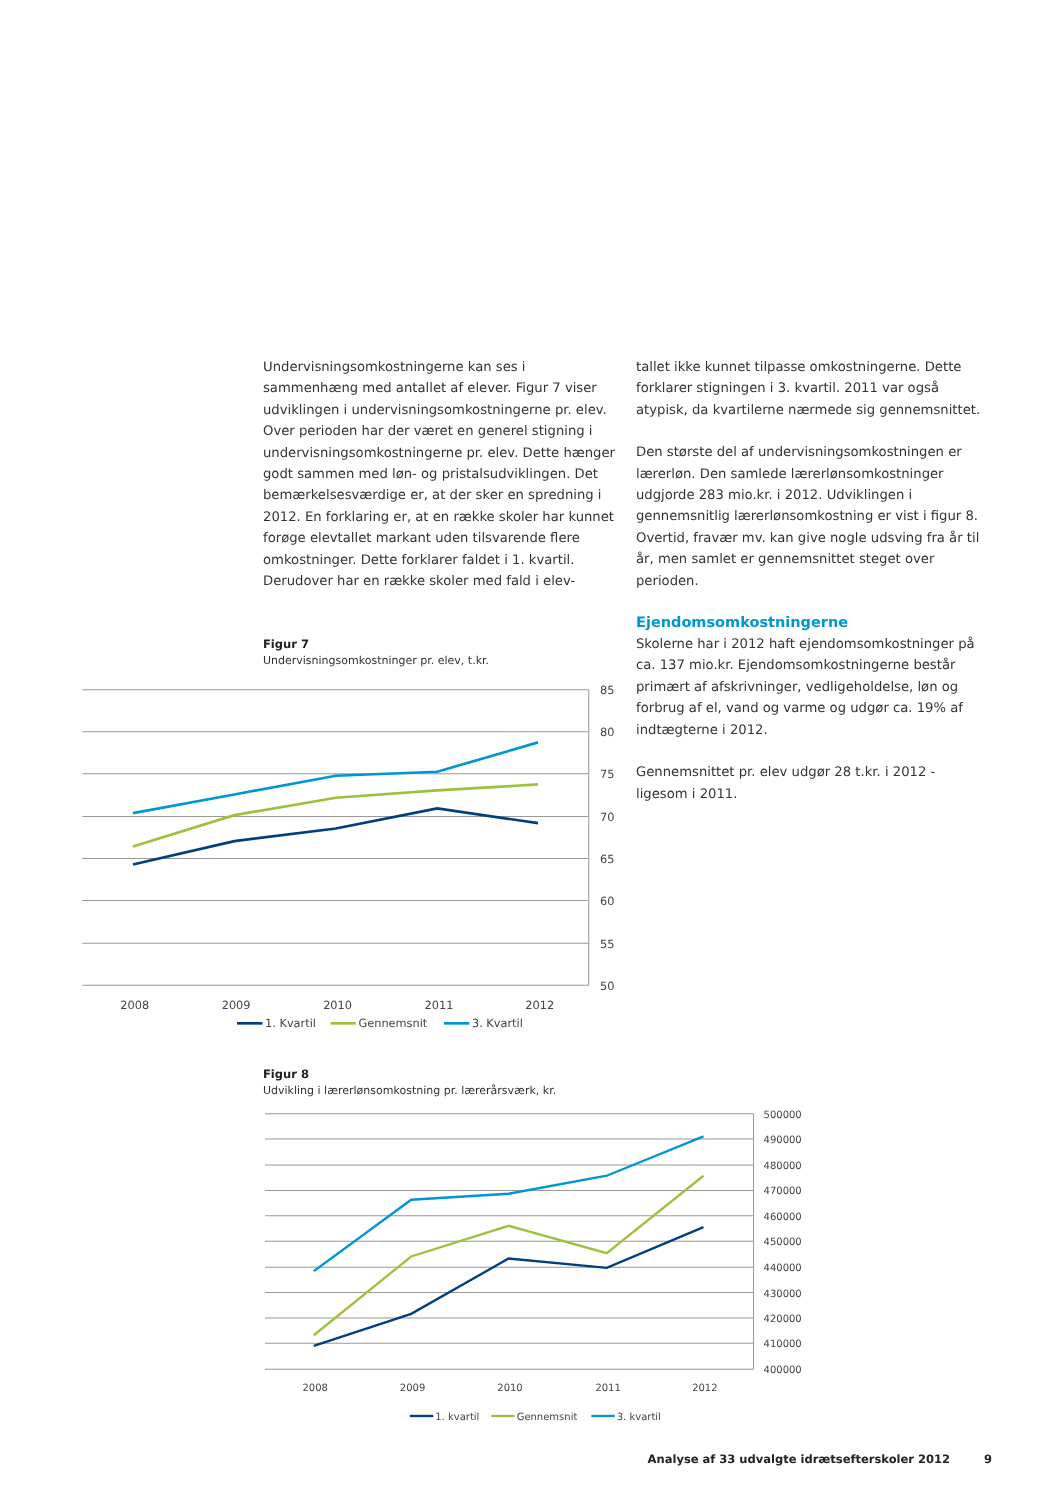Undervisningsomkostningerne kan ses i sammenhæng med antallet af elever. Figur 7 viser udviklingen i undervisningsomkostningerne pr. elev. Over perioden har der været en generel stigning i undervisningsomkostningerne pr. elev. Dette hænger godt sammen med løn- og pristalsudviklingen. Det bemærkelsesværdige er, at der sker en spredning i 2012. En forklaring er, at en række skoler har kunnet forøge elevtallet markant uden tilsvarende flere omkostninger. Dette forklarer faldet i 1. kvartil. Derudover har en række skoler med fald i elev-
Figur 7
Undervisningsomkostninger pr. elev, t.kr.
85
80
75
70
65
60
55
50
2008
2009
2010
2011
2012
1. Kvartil
Gennemsnit
3. Kvartil
tallet ikke kunnet tilpasse omkostningerne. Dette forklarer stigningen i 3. kvartil. 2011 var også atypisk, da kvartilerne nærmede sig gennemsnittet.
Den største del af undervisningsomkostningen er lærerløn. Den samlede lærerlønsomkostninger udgjorde 283 mio.kr. i 2012. Udviklingen i gennemsnitlig lærerlønsomkostning er vist i figur 8. Overtid, fravær mv. kan give nogle udsving fra år til år, men samlet er gennemsnittet steget over perioden.
Ejendomsomkostningerne
Skolerne har i 2012 haft ejendomsomkostninger på ca. 137 mio.kr. Ejendomsomkostningerne består primært af afskrivninger, vedligeholdelse, løn og forbrug af el, vand og varme og udgør ca. 19% af indtægterne i 2012.
Gennemsnittet pr. elev udgør 28 t.kr. i 2012 - ligesom i 2011.
Figur 8
Udvikling i lærerlønsomkostning pr. lærerårsværk, kr.
500000
490000
480000
470000
460000
450000
440000
430000
420000
410000
400000
2008
2009
2010
2011
2012
1. kvartil
Gennemsnit
3. kvartil
Analyse af 33 udvalgte idrætsefterskoler 2012 9